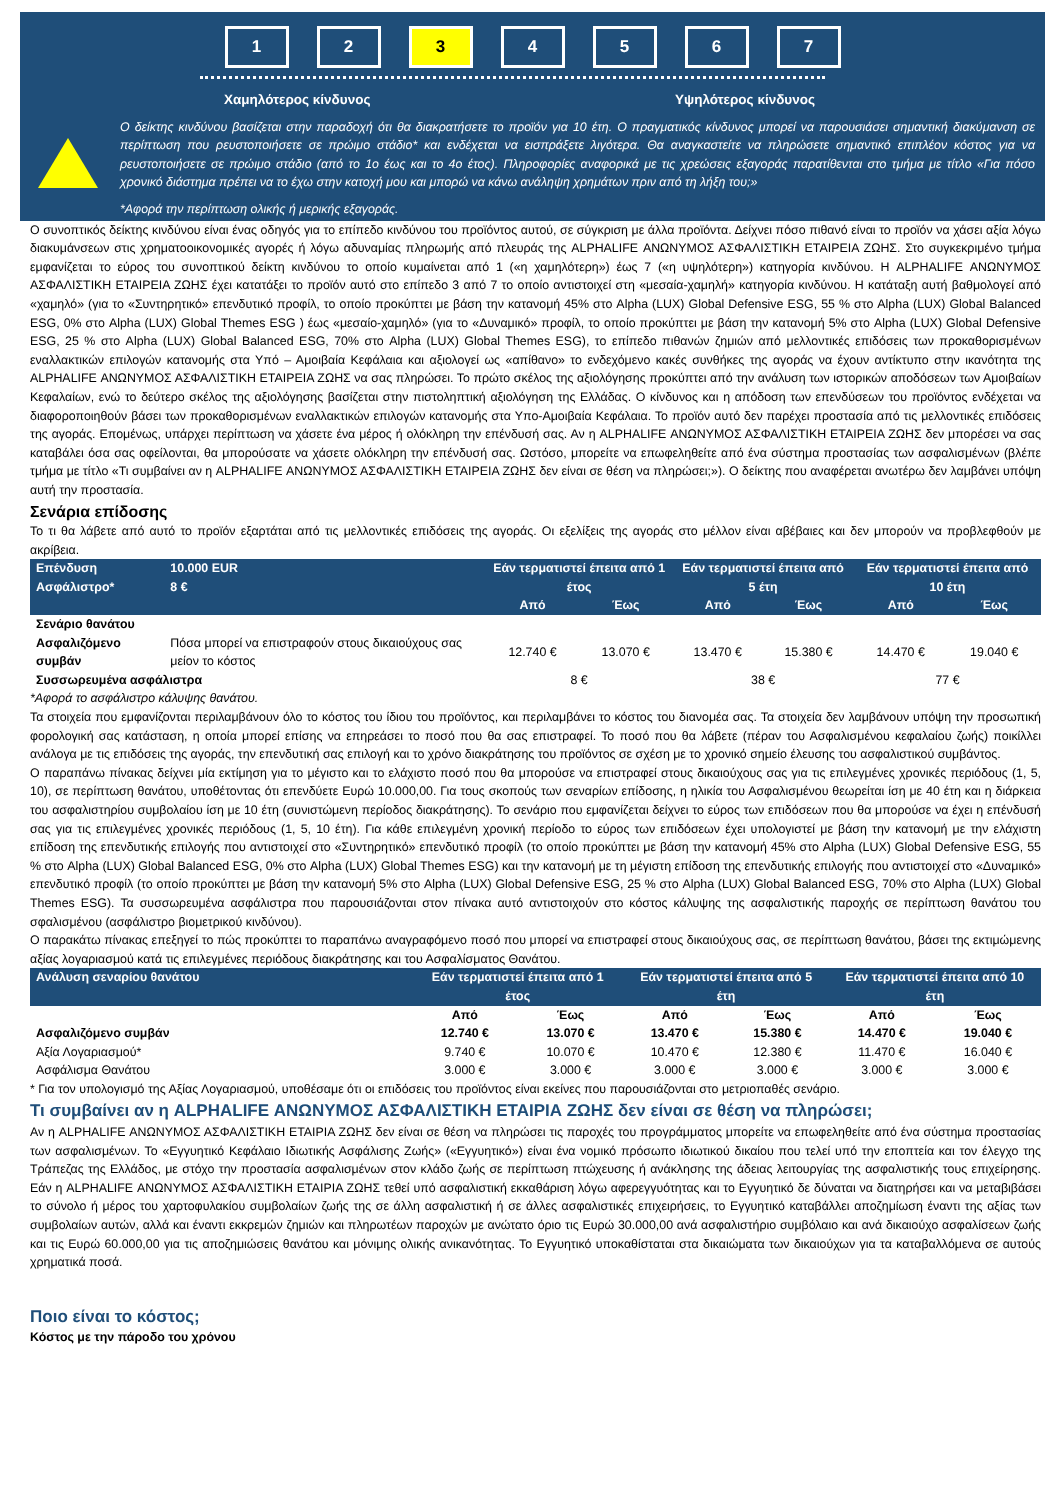1 2 3 4 5 6 7
Χαμηλότερος κίνδυνος Υψηλότερος κίνδυνος
Ο δείκτης κινδύνου βασίζεται στην παραδοχή ότι θα διακρατήσετε το προϊόν για 10 έτη. Ο πραγματικός κίνδυνος μπορεί να παρουσιάσει σημαντική διακύμανση σε περίπτωση που ρευστοποιήσετε σε πρώιμο στάδιο* και ενδέχεται να εισπράξετε λιγότερα. Θα αναγκαστείτε να πληρώσετε σημαντικό επιπλέον κόστος για να ρευστοποιήσετε σε πρώιμο στάδιο (από το 1ο έως και το 4ο έτος). Πληροφορίες αναφορικά με τις χρεώσεις εξαγοράς παρατίθενται στο τμήμα με τίτλο «Για πόσο χρονικό διάστημα πρέπει να το έχω στην κατοχή μου και μπορώ να κάνω ανάληψη χρημάτων πριν από τη λήξη του;»
*Αφορά την περίπτωση ολικής ή μερικής εξαγοράς.
Ο συνοπτικός δείκτης κινδύνου είναι ένας οδηγός για το επίπεδο κινδύνου του προϊόντος αυτού, σε σύγκριση με άλλα προϊόντα. Δείχνει πόσο πιθανό είναι το προϊόν να χάσει αξία λόγω διακυμάνσεων στις χρηματοοικονομικές αγορές ή λόγω αδυναμίας πληρωμής από πλευράς της ALPHALIFE ΑΝΩΝΥΜΟΣ ΑΣΦΑΛΙΣΤΙΚΗ ΕΤΑΙΡΕΙΑ ΖΩΗΣ. Στο συγκεκριμένο τμήμα εμφανίζεται το εύρος του συνοπτικού δείκτη κινδύνου το οποίο κυμαίνεται από 1 («η χαμηλότερη») έως 7 («η υψηλότερη») κατηγορία κινδύνου. Η ALPHALIFE ΑΝΩΝΥΜΟΣ ΑΣΦΑΛΙΣΤΙΚΗ ΕΤΑΙΡΕΙΑ ΖΩΗΣ έχει κατατάξει το προϊόν αυτό στο επίπεδο 3 από 7 το οποίο αντιστοιχεί στη «μεσαία-χαμηλή» κατηγορία κινδύνου. Η κατάταξη αυτή βαθμολογεί από «χαμηλό» (για το «Συντηρητικό» επενδυτικό προφίλ, το οποίο προκύπτει με βάση την κατανομή 45% στο Alpha (LUX) Global Defensive ESG, 55 % στο Alpha (LUX) Global Balanced ESG, 0% στο Alpha (LUX) Global Themes ESG ) έως «μεσαίο-χαμηλό» (για το «Δυναμικό» προφίλ, το οποίο προκύπτει με βάση την κατανομή 5% στο Alpha (LUX) Global Defensive ESG, 25 % στο Alpha (LUX) Global Balanced ESG, 70% στο Alpha (LUX) Global Themes ESG), το επίπεδο πιθανών ζημιών από μελλοντικές επιδόσεις των προκαθορισμένων εναλλακτικών επιλογών κατανομής στα Υπό – Αμοιβαία Κεφάλαια και αξιολογεί ως «απίθανο» το ενδεχόμενο κακές συνθήκες της αγοράς να έχουν αντίκτυπο στην ικανότητα της ALPHALIFE ΑΝΩΝΥΜΟΣ ΑΣΦΑΛΙΣΤΙΚΗ ΕΤΑΙΡΕΙΑ ΖΩΗΣ να σας πληρώσει. Το πρώτο σκέλος της αξιολόγησης προκύπτει από την ανάλυση των ιστορικών αποδόσεων των Αμοιβαίων Κεφαλαίων, ενώ το δεύτερο σκέλος της αξιολόγησης βασίζεται στην πιστοληπτική αξιολόγηση της Ελλάδας. Ο κίνδυνος και η απόδοση των επενδύσεων του προϊόντος ενδέχεται να διαφοροποιηθούν βάσει των προκαθορισμένων εναλλακτικών επιλογών κατανομής στα Υπο-Αμοιβαία Κεφάλαια. Το προϊόν αυτό δεν παρέχει προστασία από τις μελλοντικές επιδόσεις της αγοράς. Επομένως, υπάρχει περίπτωση να χάσετε ένα μέρος ή ολόκληρη την επένδυσή σας. Αν η ALPHALIFE ΑΝΩΝΥΜΟΣ ΑΣΦΑΛΙΣΤΙΚΗ ΕΤΑΙΡΕΙΑ ΖΩΗΣ δεν μπορέσει να σας καταβάλει όσα σας οφείλονται, θα μπορούσατε να χάσετε ολόκληρη την επένδυσή σας. Ωστόσο, μπορείτε να επωφεληθείτε από ένα σύστημα προστασίας των ασφαλισμένων (βλέπε τμήμα με τίτλο «Τι συμβαίνει αν η ALPHALIFE ΑΝΩΝΥΜΟΣ ΑΣΦΑΛΙΣΤΙΚΗ ΕΤΑΙΡΕΙΑ ΖΩΗΣ δεν είναι σε θέση να πληρώσει;»). Ο δείκτης που αναφέρεται ανωτέρω δεν λαμβάνει υπόψη αυτή την προστασία.
Σενάρια επίδοσης
Το τι θα λάβετε από αυτό το προϊόν εξαρτάται από τις μελλοντικές επιδόσεις της αγοράς. Οι εξελίξεις της αγοράς στο μέλλον είναι αβέβαιες και δεν μπορούν να προβλεφθούν με ακρίβεια.
| Επένδυση Ασφάλιστρο* | 10.000 EUR 8 € | Εάν τερματιστεί έπειτα από 1 έτος | | Εάν τερματιστεί έπειτα από 5 έτη | | Εάν τερματιστεί έπειτα από 10 έτη | |
| --- | --- | --- | --- | --- | --- | --- | --- |
| | | Από | Έως | Από | Έως | Από | Έως |
| Σενάριο θανάτου | | | | | | | |
| Ασφαλιζόμενο συμβάν | Πόσα μπορεί να επιστραφούν στους δικαιούχους σας μείον το κόστος | 12.740 € | 13.070 € | 13.470 € | 15.380 € | 14.470 € | 19.040 € |
| Συσσωρευμένα ασφάλιστρα | | 8 € | | 38 € | | 77 € | |
*Αφορά το ασφάλιστρο κάλυψης θανάτου.
Τα στοιχεία που εμφανίζονται περιλαμβάνουν όλο το κόστος του ίδιου του προϊόντος, και περιλαμβάνει το κόστος του διανομέα σας. Τα στοιχεία δεν λαμβάνουν υπόψη την προσωπική φορολογική σας κατάσταση, η οποία μπορεί επίσης να επηρεάσει το ποσό που θα σας επιστραφεί. Το ποσό που θα λάβετε (πέραν του Ασφαλισμένου κεφαλαίου ζωής) ποικίλλει ανάλογα με τις επιδόσεις της αγοράς, την επενδυτική σας επιλογή και το χρόνο διακράτησης του προϊόντος σε σχέση με το χρονικό σημείο έλευσης του ασφαλιστικού συμβάντος.
Ο παραπάνω πίνακας δείχνει μία εκτίμηση για το μέγιστο και το ελάχιστο ποσό που θα μπορούσε να επιστραφεί στους δικαιούχους σας για τις επιλεγμένες χρονικές περιόδους (1, 5, 10), σε περίπτωση θανάτου, υποθέτοντας ότι επενδύετε Ευρώ 10.000,00. Για τους σκοπούς των σεναρίων επίδοσης, η ηλικία του Ασφαλισμένου θεωρείται ίση με 40 έτη και η διάρκεια του ασφαλιστηρίου συμβολαίου ίση με 10 έτη (συνιστώμενη περίοδος διακράτησης). Το σενάριο που εμφανίζεται δείχνει το εύρος των επιδόσεων που θα μπορούσε να έχει η επένδυσή σας για τις επιλεγμένες χρονικές περιόδους (1, 5, 10 έτη). Για κάθε επιλεγμένη χρονική περίοδο το εύρος των επιδόσεων έχει υπολογιστεί με βάση την κατανομή με την ελάχιστη επίδοση της επενδυτικής επιλογής που αντιστοιχεί στο «Συντηρητικό» επενδυτικό προφίλ (το οποίο προκύπτει με βάση την κατανομή 45% στο Alpha (LUX) Global Defensive ESG, 55 % στο Alpha (LUX) Global Balanced ESG, 0% στο Alpha (LUX) Global Themes ESG) και την κατανομή με τη μέγιστη επίδοση της επενδυτικής επιλογής που αντιστοιχεί στο «Δυναμικό» επενδυτικό προφίλ (το οποίο προκύπτει με βάση την κατανομή 5% στο Alpha (LUX) Global Defensive ESG, 25 % στο Alpha (LUX) Global Balanced ESG, 70% στο Alpha (LUX) Global Themes ESG). Τα συσσωρευμένα ασφάλιστρα που παρουσιάζονται στον πίνακα αυτό αντιστοιχούν στο κόστος κάλυψης της ασφαλιστικής παροχής σε περίπτωση θανάτου του σφαλισμένου (ασφάλιστρο βιομετρικού κινδύνου).
Ο παρακάτω πίνακας επεξηγεί το πώς προκύπτει το παραπάνω αναγραφόμενο ποσό που μπορεί να επιστραφεί στους δικαιούχους σας, σε περίπτωση θανάτου, βάσει της εκτιμώμενης αξίας λογαριασμού κατά τις επιλεγμένες περιόδους διακράτησης και του Ασφαλίσματος Θανάτου.
| Ανάλυση σεναρίου θανάτου | Εάν τερματιστεί έπειτα από 1 έτος | | Εάν τερματιστεί έπειτα από 5 έτη | | Εάν τερματιστεί έπειτα από 10 έτη | |
| --- | --- | --- | --- | --- | --- | --- |
| | Από | Έως | Από | Έως | Από | Έως |
| Ασφαλιζόμενο συμβάν | 12.740 € | 13.070 € | 13.470 € | 15.380 € | 14.470 € | 19.040 € |
| Αξία Λογαριασμού* | 9.740 € | 10.070 € | 10.470 € | 12.380 € | 11.470 € | 16.040 € |
| Ασφάλισμα Θανάτου | 3.000 € | 3.000 € | 3.000 € | 3.000 € | 3.000 € | 3.000 € |
* Για τον υπολογισμό της Αξίας Λογαριασμού, υποθέσαμε ότι οι επιδόσεις του προϊόντος είναι εκείνες που παρουσιάζονται στο μετριοπαθές σενάριο.
Τι συμβαίνει αν η ALPHALIFE ΑΝΩΝΥΜΟΣ ΑΣΦΑΛΙΣΤΙΚΗ ΕΤΑΙΡΙΑ ΖΩΗΣ δεν είναι σε θέση να πληρώσει;
Αν η ALPHALIFE ΑΝΩΝΥΜΟΣ ΑΣΦΑΛΙΣΤΙΚΗ ΕΤΑΙΡΙΑ ΖΩΗΣ δεν είναι σε θέση να πληρώσει τις παροχές του προγράμματος μπορείτε να επωφεληθείτε από ένα σύστημα προστασίας των ασφαλισμένων. Το «Εγγυητικό Κεφάλαιο Ιδιωτικής Ασφάλισης Ζωής» («Εγγυητικό») είναι ένα νομικό πρόσωπο ιδιωτικού δικαίου που τελεί υπό την εποπτεία και τον έλεγχο της Τράπεζας της Ελλάδος, με στόχο την προστασία ασφαλισμένων στον κλάδο ζωής σε περίπτωση πτώχευσης ή ανάκλησης της άδειας λειτουργίας της ασφαλιστικής τους επιχείρησης. Εάν η ALPHALIFE ΑΝΩΝΥΜΟΣ ΑΣΦΑΛΙΣΤΙΚΗ ΕΤΑΙΡΙΑ ΖΩΗΣ τεθεί υπό ασφαλιστική εκκαθάριση λόγω αφερεγγυότητας και το Εγγυητικό δε δύναται να διατηρήσει και να μεταβιβάσει το σύνολο ή μέρος του χαρτοφυλακίου συμβολαίων ζωής της σε άλλη ασφαλιστική ή σε άλλες ασφαλιστικές επιχειρήσεις, το Εγγυητικό καταβάλλει αποζημίωση έναντι της αξίας των συμβολαίων αυτών, αλλά και έναντι εκκρεμών ζημιών και πληρωτέων παροχών με ανώτατο όριο τις Ευρώ 30.000,00 ανά ασφαλιστήριο συμβόλαιο και ανά δικαιούχο ασφαλίσεων ζωής και τις Ευρώ 60.000,00 για τις αποζημιώσεις θανάτου και μόνιμης ολικής ανικανότητας. Το Εγγυητικό υποκαθίσταται στα δικαιώματα των δικαιούχων για τα καταβαλλόμενα σε αυτούς χρηματικά ποσά.
Ποιο είναι το κόστος;
Κόστος με την πάροδο του χρόνου